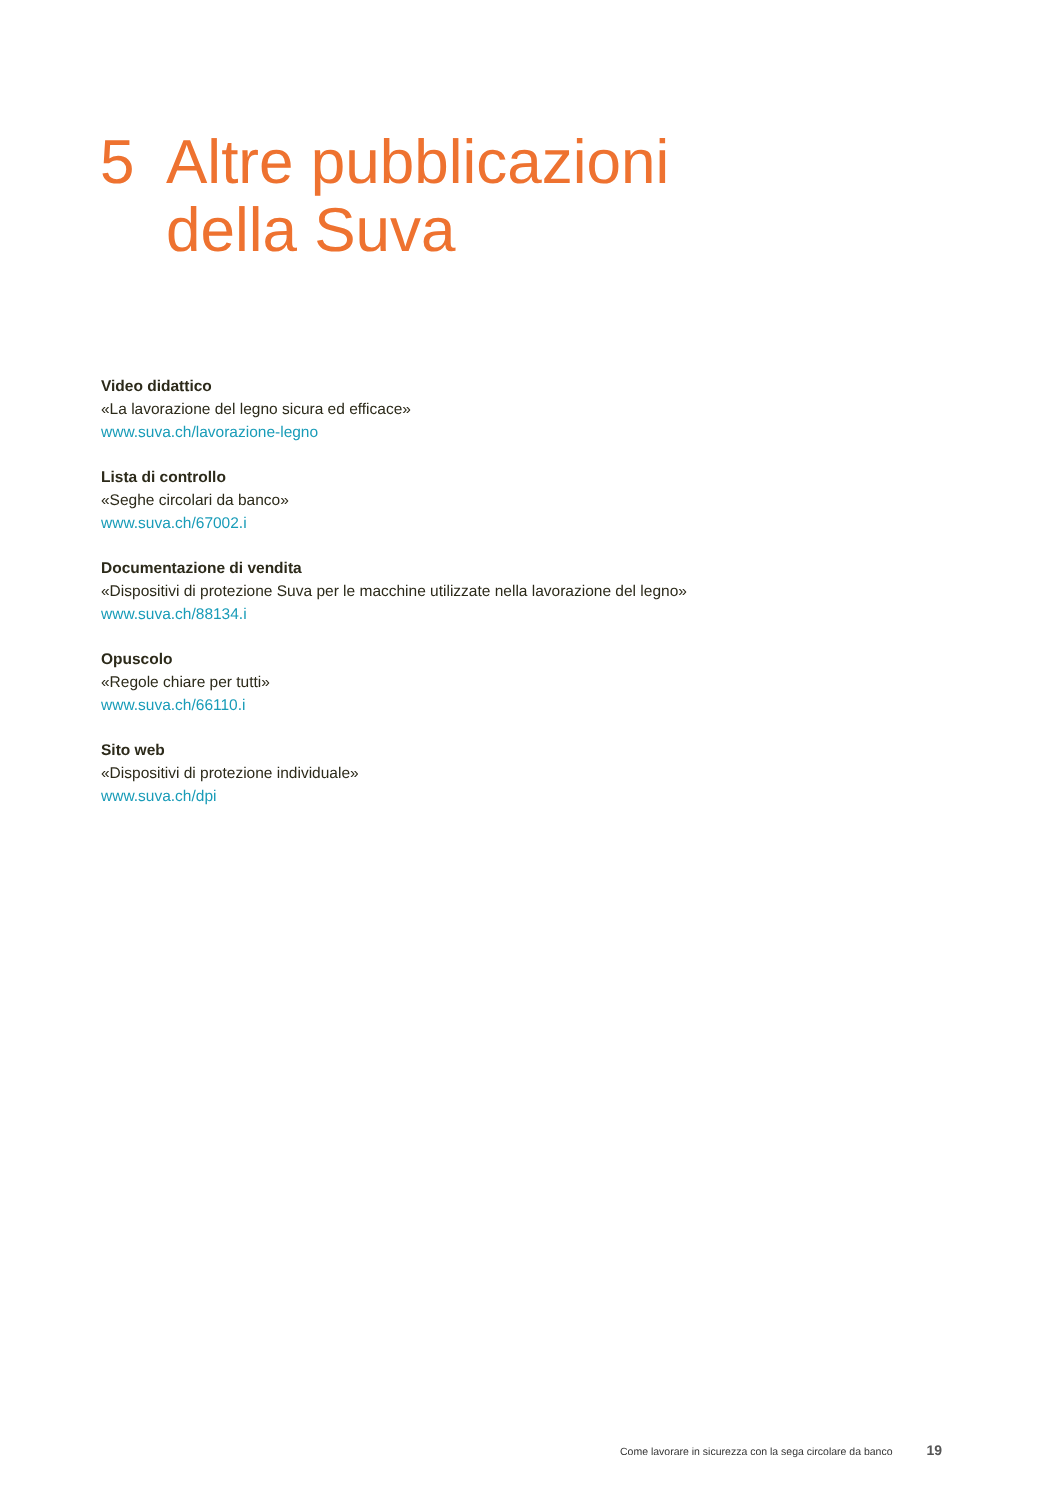5 Altre pubblicazioni
della Suva
Video didattico
«La lavorazione del legno sicura ed efficace»
www.suva.ch/lavorazione-legno
Lista di controllo
«Seghe circolari da banco»
www.suva.ch/67002.i
Documentazione di vendita
«Dispositivi di protezione Suva per le macchine utilizzate nella lavorazione del legno»
www.suva.ch/88134.i
Opuscolo
«Regole chiare per tutti»
www.suva.ch/66110.i
Sito web
«Dispositivi di protezione individuale»
www.suva.ch/dpi
Come lavorare in sicurezza con la sega circolare da banco 19